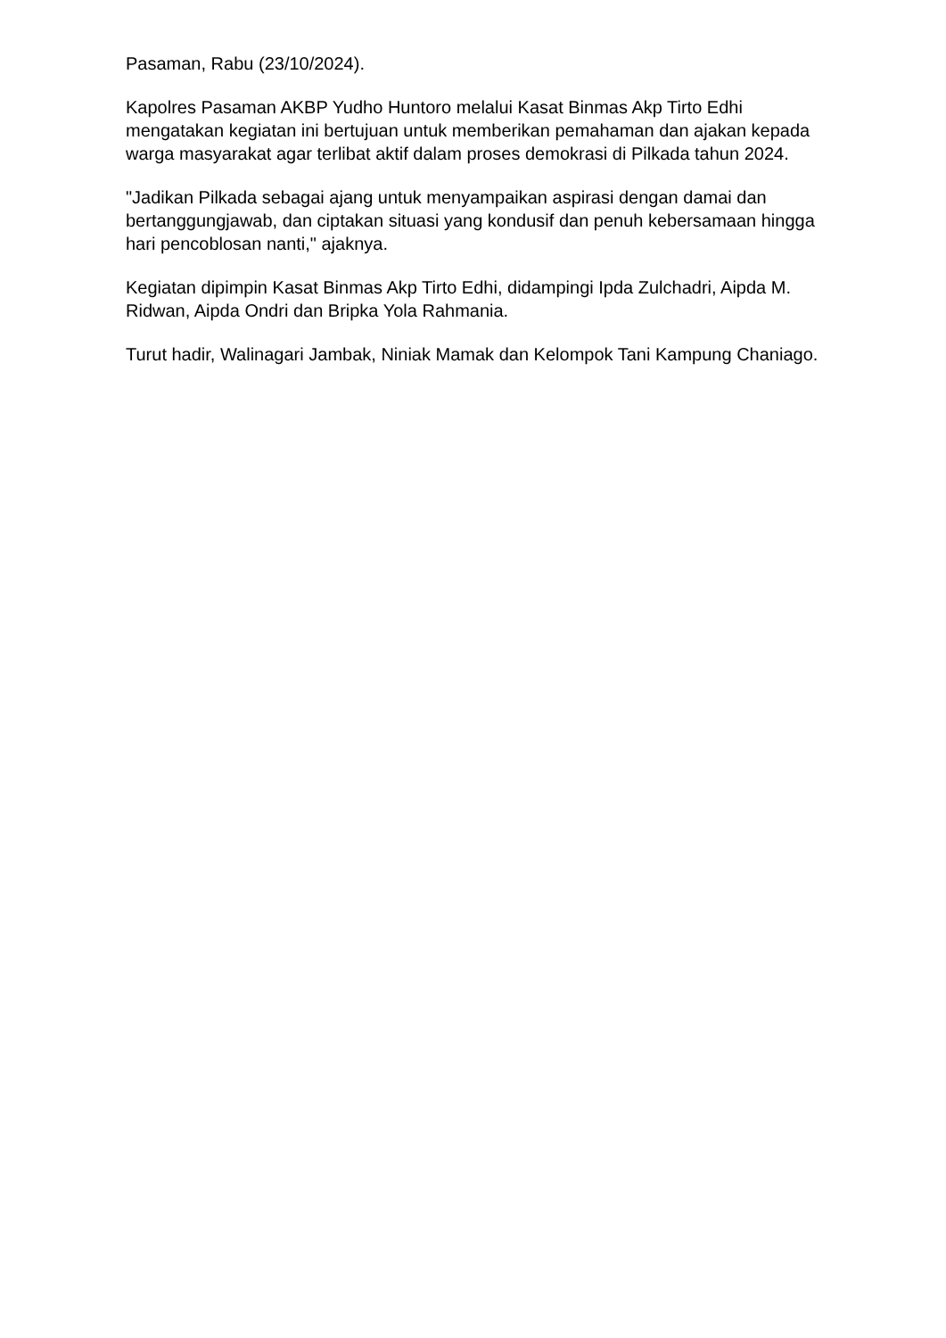Pasaman, Rabu (23/10/2024).
Kapolres Pasaman AKBP Yudho Huntoro melalui Kasat Binmas Akp Tirto Edhi mengatakan kegiatan ini bertujuan untuk memberikan pemahaman dan ajakan kepada warga masyarakat agar terlibat aktif dalam proses demokrasi di Pilkada tahun 2024.
"Jadikan Pilkada sebagai ajang untuk menyampaikan aspirasi dengan damai dan bertanggungjawab, dan ciptakan situasi yang kondusif dan penuh kebersamaan hingga hari pencoblosan nanti," ajaknya.
Kegiatan dipimpin Kasat Binmas Akp Tirto Edhi, didampingi Ipda Zulchadri, Aipda M. Ridwan, Aipda Ondri dan Bripka Yola Rahmania.
Turut hadir, Walinagari Jambak, Niniak Mamak dan Kelompok Tani Kampung Chaniago.